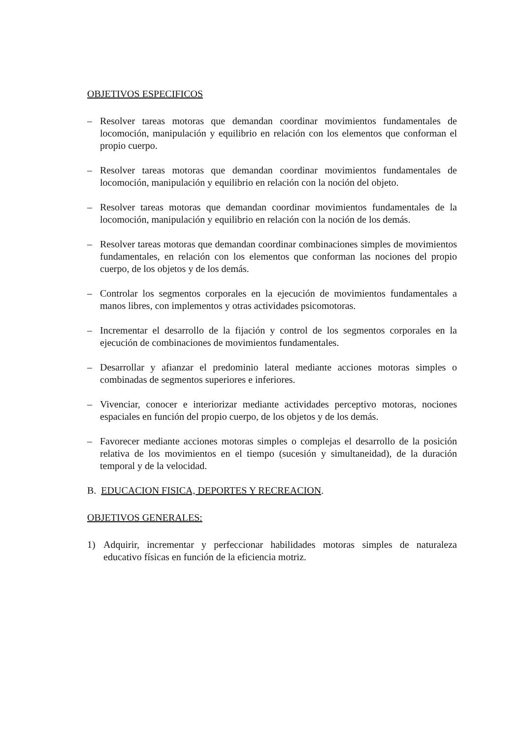OBJETIVOS ESPECIFICOS
– Resolver tareas motoras que demandan coordinar movimientos fundamentales de locomoción, manipulación y equilibrio en relación con los elementos que conforman el propio cuerpo.
– Resolver tareas motoras que demandan coordinar movimientos fundamentales de locomoción, manipulación y equilibrio en relación con la noción del objeto.
– Resolver tareas motoras que demandan coordinar movimientos fundamentales de la locomoción, manipulación y equilibrio en relación con la noción de los demás.
– Resolver tareas motoras que demandan coordinar combinaciones simples de movimientos fundamentales, en relación con los elementos que conforman las nociones del propio cuerpo, de los objetos y de los demás.
– Controlar los segmentos corporales en la ejecución de movimientos fundamentales a manos libres, con implementos y otras actividades psicomotoras.
– Incrementar el desarrollo de la fijación y control de los segmentos corporales en la ejecución de combinaciones de movimientos fundamentales.
– Desarrollar y afianzar el predominio lateral mediante acciones motoras simples o combinadas de segmentos superiores e inferiores.
– Vivenciar, conocer e interiorizar mediante actividades perceptivo motoras, nociones espaciales en función del propio cuerpo, de los objetos y de los demás.
– Favorecer mediante acciones motoras simples o complejas el desarrollo de la posición relativa de los movimientos en el tiempo (sucesión y simultaneidad), de la duración temporal y de la velocidad.
B. EDUCACION FISICA, DEPORTES Y RECREACION.
OBJETIVOS GENERALES:
1) Adquirir, incrementar y perfeccionar habilidades motoras simples de naturaleza educativo físicas en función de la eficiencia motriz.